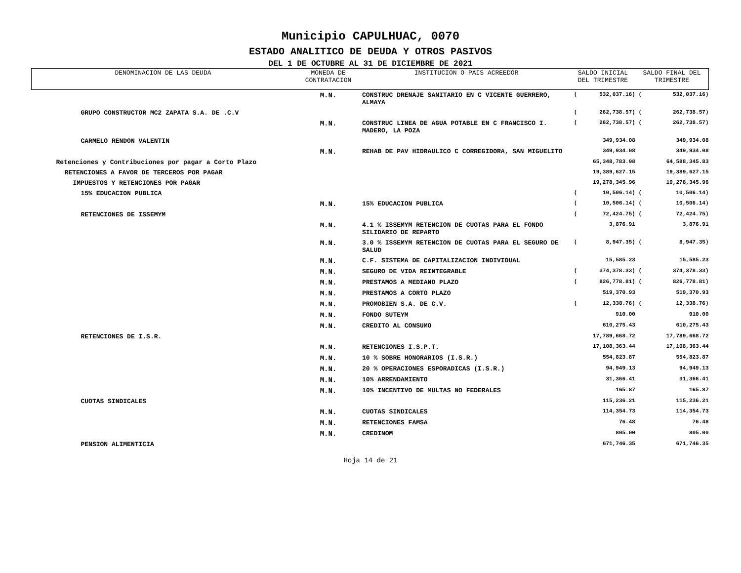Municipio CAPULHUAC, 0070
ESTADO ANALITICO DE DEUDA Y OTROS PASIVOS
DEL 1 DE OCTUBRE AL 31 DE DICIEMBRE DE 2021
| DENOMINACION DE LAS DEUDA | MONEDA DE CONTRATACION | INSTITUCION O PAIS ACREEDOR | SALDO INICIAL DEL TRIMESTRE | | SALDO FINAL DEL TRIMESTRE | |
| --- | --- | --- | --- | --- | --- | --- |
| | M.N. | CONSTRUC DRENAJE SANITARIO EN C VICENTE GUERRERO, ALMAYA | ( | 532,037.16) | ( | 532,037.16) |
| GRUPO CONSTRUCTOR MC2 ZAPATA S.A. DE .C.V | | | ( | 262,738.57) | ( | 262,738.57) |
| | M.N. | CONSTRUC LINEA DE AGUA POTABLE EN C FRANCISCO I. MADERO, LA POZA | ( | 262,738.57) | ( | 262,738.57) |
| CARMELO RENDON VALENTIN | | | | 349,934.08 | | 349,934.08 |
| | M.N. | REHAB DE PAV HIDRAULICO C CORREGIDORA, SAN MIGUELITO | | 349,934.08 | | 349,934.08 |
| Retenciones y Contribuciones por pagar a Corto Plazo | | | | 65,348,783.98 | | 64,588,345.83 |
| RETENCIONES A FAVOR DE TERCEROS POR PAGAR | | | | 19,389,627.15 | | 19,389,627.15 |
| IMPUESTOS Y RETENCIONES POR PAGAR | | | | 19,278,345.96 | | 19,278,345.96 |
| 15% EDUCACION PUBLICA | | | ( | 10,506.14) | ( | 10,506.14) |
| | M.N. | 15% EDUCACION PUBLICA | ( | 10,506.14) | ( | 10,506.14) |
| RETENCIONES DE ISSEMYM | | | ( | 72,424.75) | ( | 72,424.75) |
| | M.N. | 4.1 % ISSEMYM RETENCION DE CUOTAS PARA EL FONDO SILIDARIO DE REPARTO | | 3,876.91 | | 3,876.91 |
| | M.N. | 3.0 % ISSEMYM RETENCION DE CUOTAS PARA EL SEGURO DE SALUD | ( | 8,947.35) | ( | 8,947.35) |
| | M.N. | C.F. SISTEMA DE CAPITALIZACION INDIVIDUAL | | 15,585.23 | | 15,585.23 |
| | M.N. | SEGURO DE VIDA REINTEGRABLE | ( | 374,378.33) | ( | 374,378.33) |
| | M.N. | PRESTAMOS A MEDIANO PLAZO | ( | 826,778.81) | ( | 826,778.81) |
| | M.N. | PRESTAMOS A CORTO PLAZO | | 519,370.93 | | 519,370.93 |
| | M.N. | PROMOBIEN S.A. DE C.V. | ( | 12,338.76) | ( | 12,338.76) |
| | M.N. | FONDO SUTEYM | | 910.00 | | 910.00 |
| | M.N. | CREDITO AL CONSUMO | | 610,275.43 | | 610,275.43 |
| RETENCIONES DE I.S.R. | | | | 17,789,668.72 | | 17,789,668.72 |
| | M.N. | RETENCIONES I.S.P.T. | | 17,108,363.44 | | 17,108,363.44 |
| | M.N. | 10 % SOBRE HONORARIOS (I.S.R.) | | 554,823.87 | | 554,823.87 |
| | M.N. | 20 % OPERACIONES ESPORADICAS (I.S.R.) | | 94,949.13 | | 94,949.13 |
| | M.N. | 10% ARRENDAMIENTO | | 31,366.41 | | 31,366.41 |
| | M.N. | 10% INCENTIVO DE MULTAS NO FEDERALES | | 165.87 | | 165.87 |
| CUOTAS SINDICALES | | | | 115,236.21 | | 115,236.21 |
| | M.N. | CUOTAS SINDICALES | | 114,354.73 | | 114,354.73 |
| | M.N. | RETENCIONES FAMSA | | 76.48 | | 76.48 |
| | M.N. | CREDINOM | | 805.00 | | 805.00 |
| PENSION ALIMENTICIA | | | | 671,746.35 | | 671,746.35 |
Hoja 14 de 21